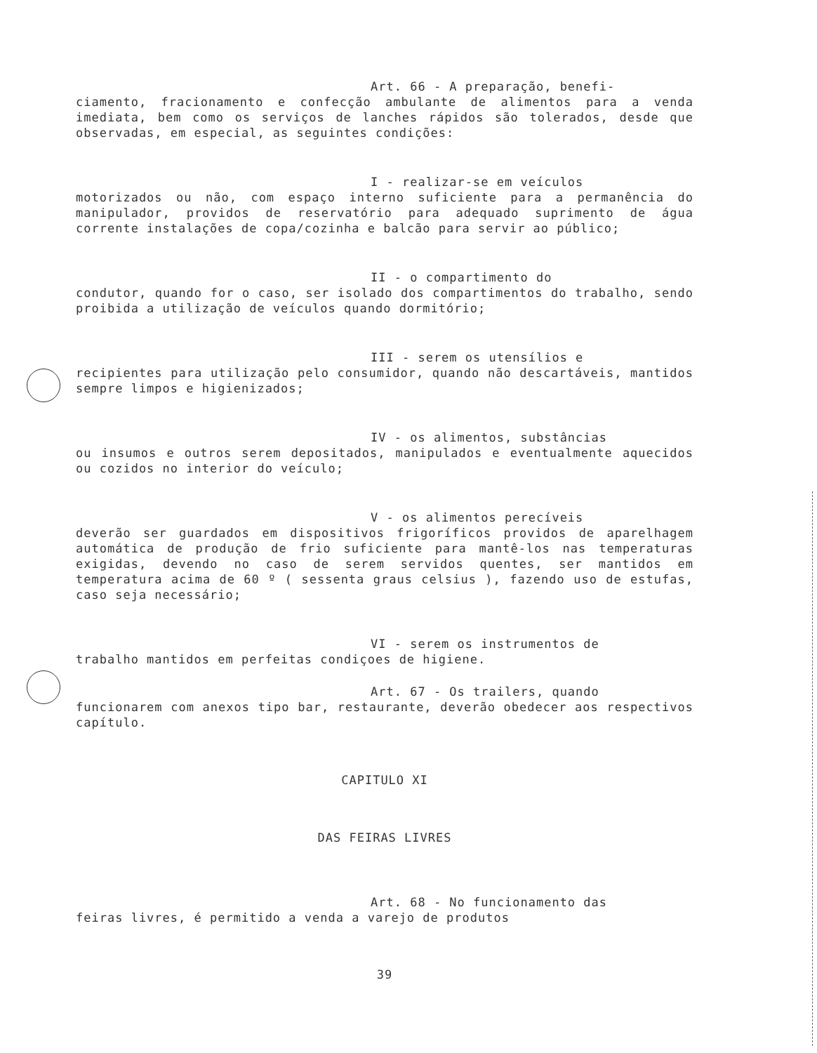Art. 66 - A preparação, benefi-
ciamento, fracionamento e confecção ambulante de alimentos para a venda imediata, bem como os serviços de lanches rápidos são tolerados, desde que observadas, em especial, as seguintes condições:
I - realizar-se em veículos
motorizados ou não, com espaço interno suficiente para a permanência do manipulador, providos de reservatório para adequado suprimento de água corrente instalações de copa/cozinha e balcão para servir ao público;
II - o compartimento do
condutor, quando for o caso, ser isolado dos compartimentos do trabalho, sendo proibida a utilização de veículos quando dormitório;
III - serem os utensílios e
recipientes para utilização pelo consumidor, quando não descartáveis, mantidos sempre limpos e higienizados;
IV - os alimentos, substâncias
ou insumos e outros serem depositados, manipulados e eventualmente aquecidos ou cozidos no interior do veículo;
V - os alimentos perecíveis
deverão ser guardados em dispositivos frigoríficos providos de aparelhagem automática de produção de frio suficiente para mantê-los nas temperaturas exigidas, devendo no caso de serem servidos quentes, ser mantidos em temperatura acima de 60 º ( sessenta graus celsius ), fazendo uso de estufas, caso seja necessário;
VI - serem os instrumentos de
trabalho mantidos em perfeitas condiçoes de higiene.
Art. 67 - Os trailers, quando
funcionarem com anexos tipo bar, restaurante, deverão obedecer aos respectivos capítulo.
CAPITULO XI
DAS FEIRAS LIVRES
Art. 68 - No funcionamento das
feiras livres, é permitido a venda a varejo de produtos
39